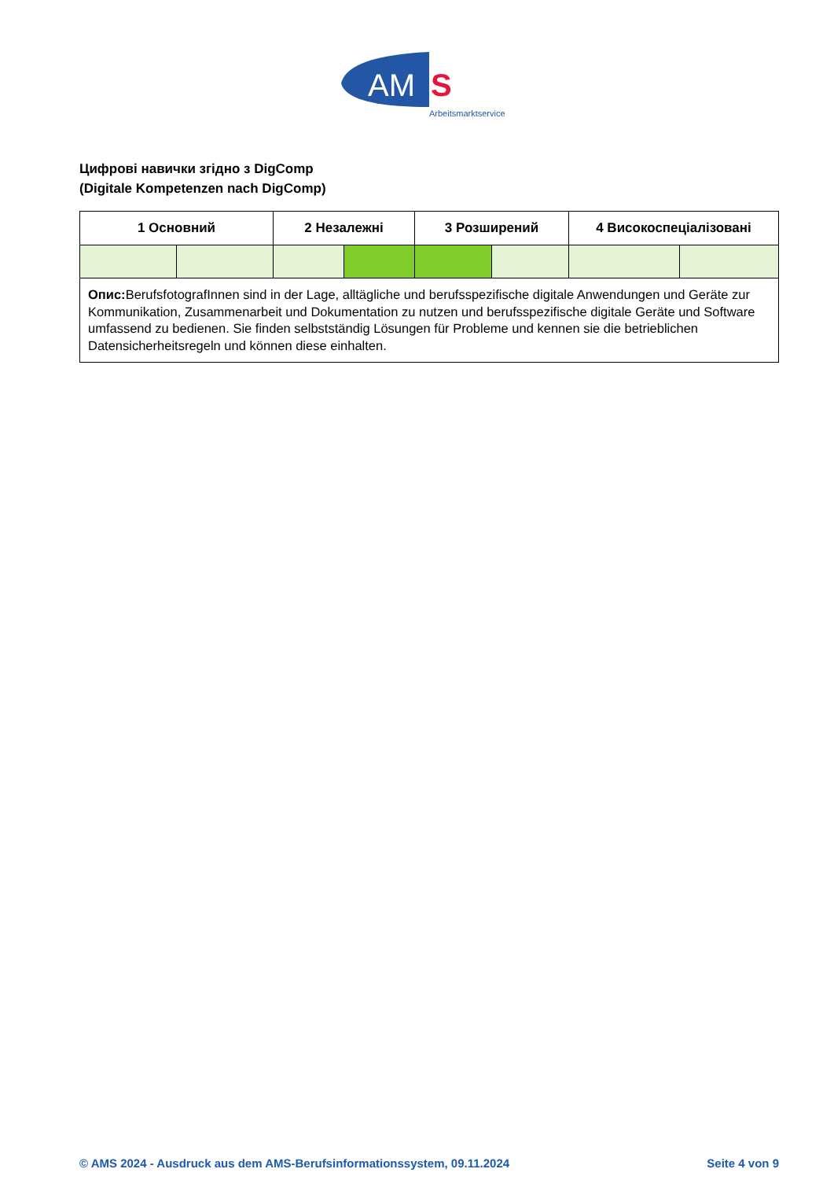AM
S
Arbeitsmarktservice
Цифрові навички згідно з DigComp
(Digitale Kompetenzen nach DigComp)
| 1 Основний | | 2 Незалежні | | 3 Розширений | | 4 Високоспеціалізовані | |
| --- | --- | --- | --- | --- | --- | --- | --- |
| Опис: BerufsfotografInnen sind in der Lage, alltägliche und berufsspezifische digitale Anwendungen und Geräte zur Kommunikation, Zusammenarbeit und Dokumentation zu nutzen und berufsspezifische digitale Geräte und Software umfassend zu bedienen. Sie finden selbstständig Lösungen für Probleme und kennen sie die betrieblichen Datensicherheitsregeln und können diese einhalten. | | | | | | | |
© AMS 2024 - Ausdruck aus dem AMS-Berufsinformationssystem, 09.11.2024 Seite 4 von 9